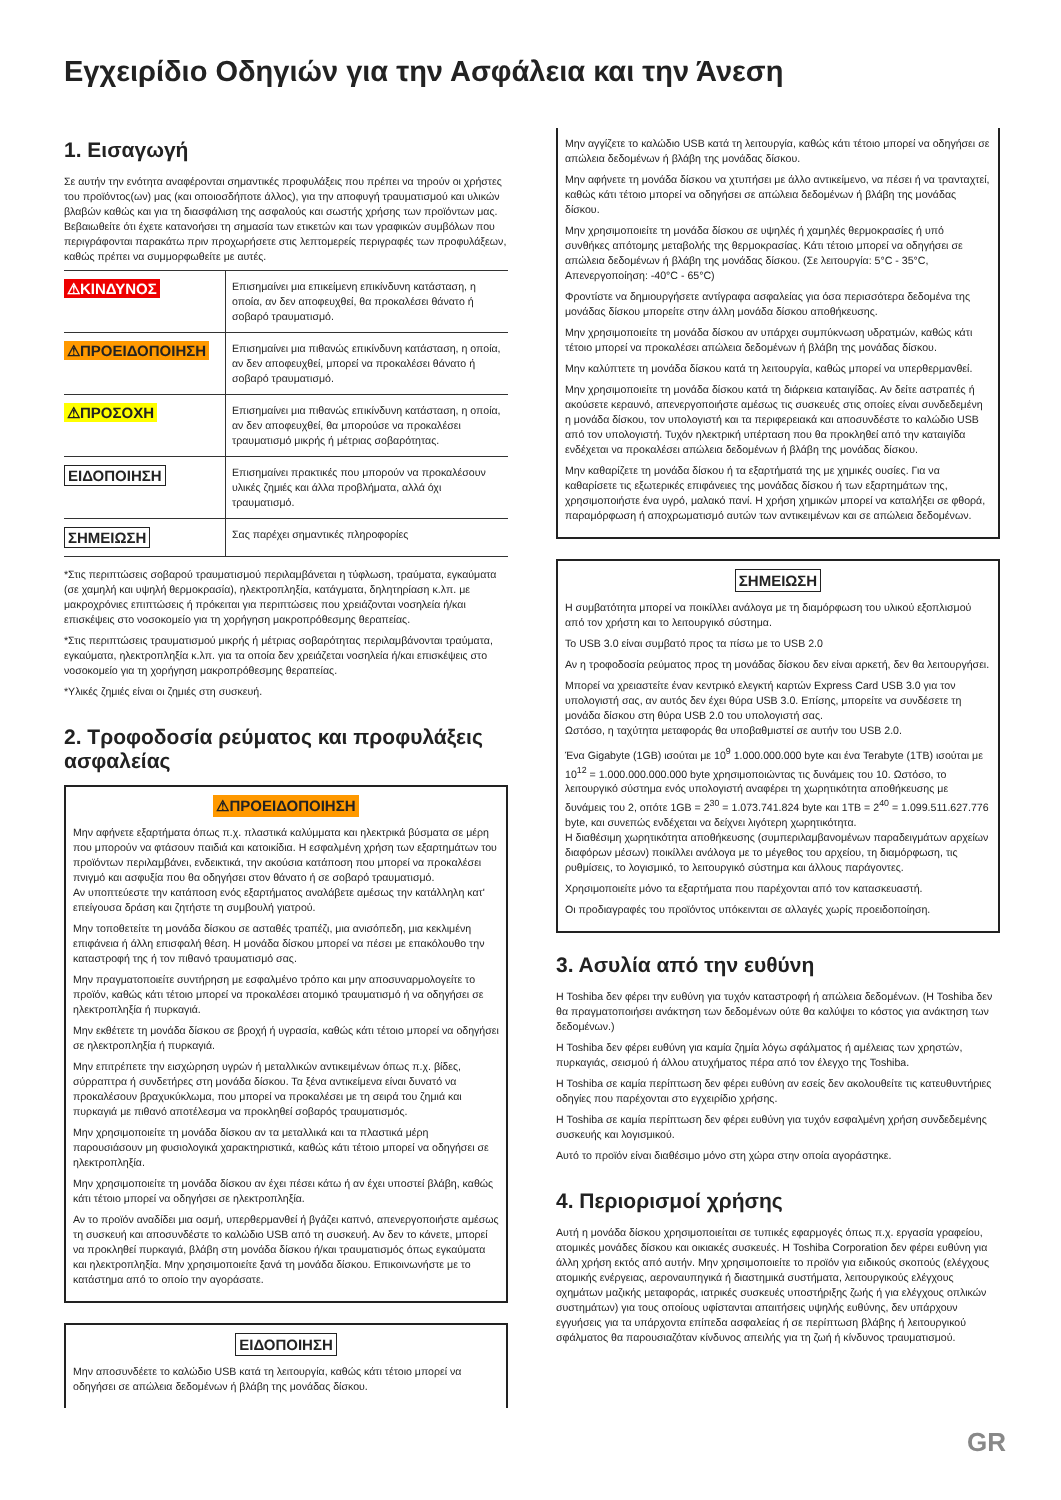Εγχειρίδιο Οδηγιών για την Ασφάλεια και την Άνεση
1. Εισαγωγή
Σε αυτήν την ενότητα αναφέρονται σημαντικές προφυλάξεις που πρέπει να τηρούν οι χρήστες του προϊόντος(ων) μας (και οποιοσδήποτε άλλος), για την αποφυγή τραυματισμού και υλικών βλαβών καθώς και για τη διασφάλιση της ασφαλούς και σωστής χρήσης των προϊόντων μας. Βεβαιωθείτε ότι έχετε κατανοήσει τη σημασία των ετικετών και των γραφικών συμβόλων που περιγράφονται παρακάτω πριν προχωρήσετε στις λεπτομερείς περιγραφές των προφυλάξεων, καθώς πρέπει να συμμορφωθείτε με αυτές.
| ⚠ΚΙΝΔΥΝΟΣ | Επισημαίνει μια επικείμενη επικίνδυνη κατάσταση, η οποία, αν δεν αποφευχθεί, θα προκαλέσει θάνατο ή σοβαρό τραυματισμό. |
| ⚠ΠΡΟΕΙΔΟΠΟΙΗΣΗ | Επισημαίνει μια πιθανώς επικίνδυνη κατάσταση, η οποία, αν δεν αποφευχθεί, μπορεί να προκαλέσει θάνατο ή σοβαρό τραυματισμό. |
| ⚠ΠΡΟΣΟΧΗ | Επισημαίνει μια πιθανώς επικίνδυνη κατάσταση, η οποία, αν δεν αποφευχθεί, θα μπορούσε να προκαλέσει τραυματισμό μικρής ή μέτριας σοβαρότητας. |
| ΕΙΔΟΠΟΙΗΣΗ | Επισημαίνει πρακτικές που μπορούν να προκαλέσουν υλικές ζημιές και άλλα προβλήματα, αλλά όχι τραυματισμό. |
| ΣΗΜΕΙΩΣΗ | Σας παρέχει σημαντικές πληροφορίες |
*Στις περιπτώσεις σοβαρού τραυματισμού περιλαμβάνεται η τύφλωση, τραύματα, εγκαύματα (σε χαμηλή και υψηλή θερμοκρασία), ηλεκτροπληξία, κατάγματα, δηλητηρίαση κ.λπ. με μακροχρόνιες επιπτώσεις ή πρόκειται για περιπτώσεις που χρειάζονται νοσηλεία ή/και επισκέψεις στο νοσοκομείο για τη χορήγηση μακροπρόθεσμης θεραπείας.
*Στις περιπτώσεις τραυματισμού μικρής ή μέτριας σοβαρότητας περιλαμβάνονται τραύματα, εγκαύματα, ηλεκτροπληξία κ.λπ. για τα οποία δεν χρειάζεται νοσηλεία ή/και επισκέψεις στο νοσοκομείο για τη χορήγηση μακροπρόθεσμης θεραπείας.
*Υλικές ζημιές είναι οι ζημιές στη συσκευή.
2. Τροφοδοσία ρεύματος και προφυλάξεις ασφαλείας
⚠ΠΡΟΕΙΔΟΠΟΙΗΣΗ
Μην αφήνετε εξαρτήματα όπως π.χ. πλαστικά καλύμματα και ηλεκτρικά βύσματα σε μέρη που μπορούν να φτάσουν παιδιά και κατοικίδια. Η εσφαλμένη χρήση των εξαρτημάτων του προϊόντων περιλαμβάνει, ενδεικτικά, την ακούσια κατάποση που μπορεί να προκαλέσει πνιγμό και ασφυξία που θα οδηγήσει στον θάνατο ή σε σοβαρό τραυματισμό.
Αν υποπτεύεστε την κατάποση ενός εξαρτήματος αναλάβετε αμέσως την κατάλληλη κατ' επείγουσα δράση και ζητήστε τη συμβουλή γιατρού.
Μην τοποθετείτε τη μονάδα δίσκου σε ασταθές τραπέζι, μια ανισόπεδη, μια κεκλιμένη επιφάνεια ή άλλη επισφαλή θέση. Η μονάδα δίσκου μπορεί να πέσει με επακόλουθο την καταστροφή της ή τον πιθανό τραυματισμό σας.
Μην πραγματοποιείτε συντήρηση με εσφαλμένο τρόπο και μην αποσυναρμολογείτε το προϊόν, καθώς κάτι τέτοιο μπορεί να προκαλέσει ατομικό τραυματισμό ή να οδηγήσει σε ηλεκτροπληξία ή πυρκαγιά.
Μην εκθέτετε τη μονάδα δίσκου σε βροχή ή υγρασία, καθώς κάτι τέτοιο μπορεί να οδηγήσει σε ηλεκτροπληξία ή πυρκαγιά.
Μην επιτρέπετε την εισχώρηση υγρών ή μεταλλικών αντικειμένων όπως π.χ. βίδες, σύρραπτρα ή συνδετήρες στη μονάδα δίσκου. Τα ξένα αντικείμενα είναι δυνατό να προκαλέσουν βραχυκύκλωμα, που μπορεί να προκαλέσει με τη σειρά του ζημιά και πυρκαγιά με πιθανό αποτέλεσμα να προκληθεί σοβαρός τραυματισμός.
Μην χρησιμοποιείτε τη μονάδα δίσκου αν τα μεταλλικά και τα πλαστικά μέρη παρουσιάσουν μη φυσιολογικά χαρακτηριστικά, καθώς κάτι τέτοιο μπορεί να οδηγήσει σε ηλεκτροπληξία.
Μην χρησιμοποιείτε τη μονάδα δίσκου αν έχει πέσει κάτω ή αν έχει υποστεί βλάβη, καθώς κάτι τέτοιο μπορεί να οδηγήσει σε ηλεκτροπληξία.
Αν το προϊόν αναδίδει μια οσμή, υπερθερμανθεί ή βγάζει καπνό, απενεργοποιήστε αμέσως τη συσκευή και αποσυνδέστε το καλώδιο USB από τη συσκευή. Αν δεν το κάνετε, μπορεί να προκληθεί πυρκαγιά, βλάβη στη μονάδα δίσκου ή/και τραυματισμός όπως εγκαύματα και ηλεκτροπληξία. Μην χρησιμοποιείτε ξανά τη μονάδα δίσκου. Επικοινωνήστε με το κατάστημα από το οποίο την αγοράσατε.
ΕΙΔΟΠΟΙΗΣΗ
Μην αποσυνδέετε το καλώδιο USB κατά τη λειτουργία, καθώς κάτι τέτοιο μπορεί να οδηγήσει σε απώλεια δεδομένων ή βλάβη της μονάδας δίσκου.
Μην αγγίζετε το καλώδιο USB κατά τη λειτουργία, καθώς κάτι τέτοιο μπορεί να οδηγήσει σε απώλεια δεδομένων ή βλάβη της μονάδας δίσκου.
Μην αφήνετε τη μονάδα δίσκου να χτυπήσει με άλλο αντικείμενο, να πέσει ή να τρανταχτεί, καθώς κάτι τέτοιο μπορεί να οδηγήσει σε απώλεια δεδομένων ή βλάβη της μονάδας δίσκου.
Μην χρησιμοποιείτε τη μονάδα δίσκου σε υψηλές ή χαμηλές θερμοκρασίες ή υπό συνθήκες απότομης μεταβολής της θερμοκρασίας. Κάτι τέτοιο μπορεί να οδηγήσει σε απώλεια δεδομένων ή βλάβη της μονάδας δίσκου. (Σε λειτουργία: 5°C - 35°C, Απενεργοποίηση: -40°C - 65°C)
Φροντίστε να δημιουργήσετε αντίγραφα ασφαλείας για όσα περισσότερα δεδομένα της μονάδας δίσκου μπορείτε στην άλλη μονάδα δίσκου αποθήκευσης.
Μην χρησιμοποιείτε τη μονάδα δίσκου αν υπάρχει συμπύκνωση υδρατμών, καθώς κάτι τέτοιο μπορεί να προκαλέσει απώλεια δεδομένων ή βλάβη της μονάδας δίσκου.
Μην καλύπτετε τη μονάδα δίσκου κατά τη λειτουργία, καθώς μπορεί να υπερθερμανθεί.
Μην χρησιμοποιείτε τη μονάδα δίσκου κατά τη διάρκεια καταιγίδας. Αν δείτε αστραπές ή ακούσετε κεραυνό, απενεργοποιήστε αμέσως τις συσκευές στις οποίες είναι συνδεδεμένη η μονάδα δίσκου, τον υπολογιστή και τα περιφερειακά και αποσυνδέστε το καλώδιο USB από τον υπολογιστή. Τυχόν ηλεκτρική υπέρταση που θα προκληθεί από την καταιγίδα ενδέχεται να προκαλέσει απώλεια δεδομένων ή βλάβη της μονάδας δίσκου.
Μην καθαρίζετε τη μονάδα δίσκου ή τα εξαρτήματά της με χημικές ουσίες. Για να καθαρίσετε τις εξωτερικές επιφάνειες της μονάδας δίσκου ή των εξαρτημάτων της, χρησιμοποιήστε ένα υγρό, μαλακό πανί. Η χρήση χημικών μπορεί να καταλήξει σε φθορά, παραμόρφωση ή αποχρωματισμό αυτών των αντικειμένων και σε απώλεια δεδομένων.
ΣΗΜΕΙΩΣΗ
Η συμβατότητα μπορεί να ποικίλλει ανάλογα με τη διαμόρφωση του υλικού εξοπλισμού από τον χρήστη και το λειτουργικό σύστημα.
Το USB 3.0 είναι συμβατό προς τα πίσω με το USB 2.0
Αν η τροφοδοσία ρεύματος προς τη μονάδας δίσκου δεν είναι αρκετή, δεν θα λειτουργήσει.
Μπορεί να χρειαστείτε έναν κεντρικό ελεγκτή καρτών Express Card USB 3.0 για τον υπολογιστή σας, αν αυτός δεν έχει θύρα USB 3.0. Επίσης, μπορείτε να συνδέσετε τη μονάδα δίσκου στη θύρα USB 2.0 του υπολογιστή σας.
Ωστόσο, η ταχύτητα μεταφοράς θα υποβαθμιστεί σε αυτήν του USB 2.0.
Ένα Gigabyte (1GB) ισούται με 10<sup>9</sup> 1.000.000.000 byte και ένα Terabyte (1TB) ισούται με 10<sup>12</sup> = 1.000.000.000.000 byte χρησιμοποιώντας τις δυνάμεις του 10. Ωστόσο, το λειτουργικό σύστημα ενός υπολογιστή αναφέρει τη χωρητικότητα αποθήκευσης με δυνάμεις του 2, οπότε 1GB = 2<sup>30</sup> = 1.073.741.824 byte και 1TB = 2<sup>40</sup> = 1.099.511.627.776 byte, και συνεπώς ενδέχεται να δείχνει λιγότερη χωρητικότητα.
Η διαθέσιμη χωρητικότητα αποθήκευσης (συμπεριλαμβανομένων παραδειγμάτων αρχείων διαφόρων μέσων) ποικίλλει ανάλογα με το μέγεθος του αρχείου, τη διαμόρφωση, τις ρυθμίσεις, το λογισμικό, το λειτουργικό σύστημα και άλλους παράγοντες.
Χρησιμοποιείτε μόνο τα εξαρτήματα που παρέχονται από τον κατασκευαστή.
Οι προδιαγραφές του προϊόντος υπόκεινται σε αλλαγές χωρίς προειδοποίηση.
3. Ασυλία από την ευθύνη
Η Toshiba δεν φέρει την ευθύνη για τυχόν καταστροφή ή απώλεια δεδομένων. (Η Toshiba δεν θα πραγματοποιήσει ανάκτηση των δεδομένων ούτε θα καλύψει το κόστος για ανάκτηση των δεδομένων.)
Η Toshiba δεν φέρει ευθύνη για καμία ζημία λόγω σφάλματος ή αμέλειας των χρηστών, πυρκαγιάς, σεισμού ή άλλου ατυχήματος πέρα από τον έλεγχο της Toshiba.
Η Toshiba σε καμία περίπτωση δεν φέρει ευθύνη αν εσείς δεν ακολουθείτε τις κατευθυντήριες οδηγίες που παρέχονται στο εγχειρίδιο χρήσης.
Η Toshiba σε καμία περίπτωση δεν φέρει ευθύνη για τυχόν εσφαλμένη χρήση συνδεδεμένης συσκευής και λογισμικού.
Αυτό το προϊόν είναι διαθέσιμο μόνο στη χώρα στην οποία αγοράστηκε.
4. Περιορισμοί χρήσης
Αυτή η μονάδα δίσκου χρησιμοποιείται σε τυπικές εφαρμογές όπως π.χ. εργασία γραφείου, ατομικές μονάδες δίσκου και οικιακές συσκευές. Η Toshiba Corporation δεν φέρει ευθύνη για άλλη χρήση εκτός από αυτήν. Μην χρησιμοποιείτε το προϊόν για ειδικούς σκοπούς (ελέγχους ατομικής ενέργειας, αεροναυπηγικά ή διαστημικά συστήματα, λειτουργικούς ελέγχους οχημάτων μαζικής μεταφοράς, ιατρικές συσκευές υποστήριξης ζωής ή για ελέγχους οπλικών συστημάτων) για τους οποίους υφίστανται απαιτήσεις υψηλής ευθύνης, δεν υπάρχουν εγγυήσεις για τα υπάρχοντα επίπεδα ασφαλείας ή σε περίπτωση βλάβης ή λειτουργικού σφάλματος θα παρουσιαζόταν κίνδυνος απειλής για τη ζωή ή κίνδυνος τραυματισμού.
GR